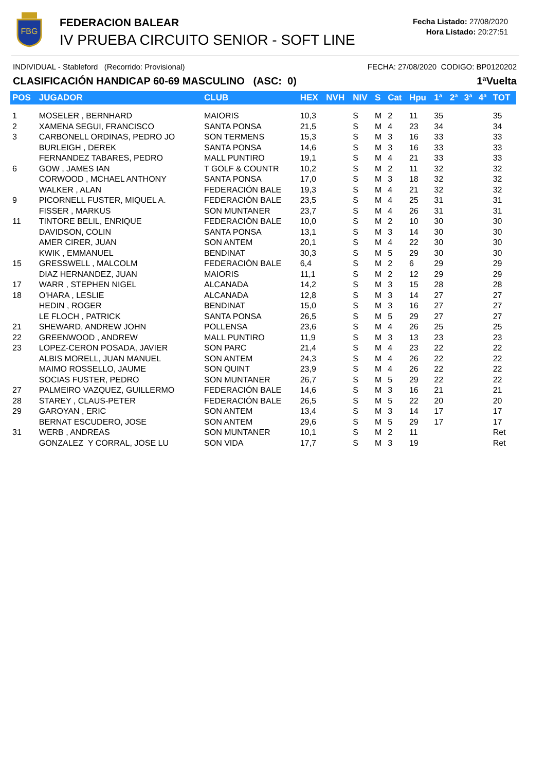FBG
FEDERACION BALEAR
IV PRUEBA CIRCUITO SENIOR - SOFT LINE
Fecha Listado: 27/08/2020
Hora Listado: 20:27:51
INDIVIDUAL - Stableford (Recorrido: Provisional) FECHA: 27/08/2020 CODIGO: BP0120202
CLASIFICACIÓN HANDICAP 60-69 MASCULINO (ASC: 0) 1ªVuelta
| POS | JUGADOR | CLUB | HEX | NVH | NIV | S | Cat | Hpu | 1ª | 2ª | 3ª | 4ª | TOT |
| --- | --- | --- | --- | --- | --- | --- | --- | --- | --- | --- | --- | --- | --- |
| 1 | MOSELER , BERNHARD | MAIORIS | 10,3 | | S | M | 2 | 11 | 35 | | | | 35 |
| 2 | XAMENA SEGUI, FRANCISCO | SANTA PONSA | 21,5 | | S | M | 4 | 23 | 34 | | | | 34 |
| 3 | CARBONELL ORDINAS, PEDRO JO | SON TERMENS | 15,3 | | S | M | 3 | 16 | 33 | | | | 33 |
| | BURLEIGH , DEREK | SANTA PONSA | 14,6 | | S | M | 3 | 16 | 33 | | | | 33 |
| | FERNANDEZ TABARES, PEDRO | MALL PUNTIRO | 19,1 | | S | M | 4 | 21 | 33 | | | | 33 |
| 6 | GOW , JAMES IAN | T GOLF & COUNTR | 10,2 | | S | M | 2 | 11 | 32 | | | | 32 |
| | CORWOOD , MCHAEL ANTHONY | SANTA PONSA | 17,0 | | S | M | 3 | 18 | 32 | | | | 32 |
| | WALKER , ALAN | FEDERACIÓN BALE | 19,3 | | S | M | 4 | 21 | 32 | | | | 32 |
| 9 | PICORNELL FUSTER, MIQUEL A. | FEDERACIÓN BALE | 23,5 | | S | M | 4 | 25 | 31 | | | | 31 |
| | FISSER , MARKUS | SON MUNTANER | 23,7 | | S | M | 4 | 26 | 31 | | | | 31 |
| 11 | TINTORE BELIL, ENRIQUE | FEDERACIÓN BALE | 10,0 | | S | M | 2 | 10 | 30 | | | | 30 |
| | DAVIDSON, COLIN | SANTA PONSA | 13,1 | | S | M | 3 | 14 | 30 | | | | 30 |
| | AMER CIRER, JUAN | SON ANTEM | 20,1 | | S | M | 4 | 22 | 30 | | | | 30 |
| | KWIK , EMMANUEL | BENDINAT | 30,3 | | S | M | 5 | 29 | 30 | | | | 30 |
| 15 | GRESSWELL , MALCOLM | FEDERACIÓN BALE | 6,4 | | S | M | 2 | 6 | 29 | | | | 29 |
| | DIAZ HERNANDEZ, JUAN | MAIORIS | 11,1 | | S | M | 2 | 12 | 29 | | | | 29 |
| 17 | WARR , STEPHEN NIGEL | ALCANADA | 14,2 | | S | M | 3 | 15 | 28 | | | | 28 |
| 18 | O'HARA , LESLIE | ALCANADA | 12,8 | | S | M | 3 | 14 | 27 | | | | 27 |
| | HEDIN , ROGER | BENDINAT | 15,0 | | S | M | 3 | 16 | 27 | | | | 27 |
| | LE FLOCH , PATRICK | SANTA PONSA | 26,5 | | S | M | 5 | 29 | 27 | | | | 27 |
| 21 | SHEWARD, ANDREW JOHN | POLLENSA | 23,6 | | S | M | 4 | 26 | 25 | | | | 25 |
| 22 | GREENWOOD , ANDREW | MALL PUNTIRO | 11,9 | | S | M | 3 | 13 | 23 | | | | 23 |
| 23 | LOPEZ-CERON POSADA, JAVIER | SON PARC | 21,4 | | S | M | 4 | 23 | 22 | | | | 22 |
| | ALBIS MORELL, JUAN MANUEL | SON ANTEM | 24,3 | | S | M | 4 | 26 | 22 | | | | 22 |
| | MAIMO ROSSELLO, JAUME | SON QUINT | 23,9 | | S | M | 4 | 26 | 22 | | | | 22 |
| | SOCIAS FUSTER, PEDRO | SON MUNTANER | 26,7 | | S | M | 5 | 29 | 22 | | | | 22 |
| 27 | PALMEIRO VAZQUEZ, GUILLERMO | FEDERACIÓN BALE | 14,6 | | S | M | 3 | 16 | 21 | | | | 21 |
| 28 | STAREY , CLAUS-PETER | FEDERACIÓN BALE | 26,5 | | S | M | 5 | 22 | 20 | | | | 20 |
| 29 | GAROYAN , ERIC | SON ANTEM | 13,4 | | S | M | 3 | 14 | 17 | | | | 17 |
| | BERNAT ESCUDERO, JOSE | SON ANTEM | 29,6 | | S | M | 5 | 29 | 17 | | | | 17 |
| 31 | WERB , ANDREAS | SON MUNTANER | 10,1 | | S | M | 2 | 11 | | | | | Ret |
| | GONZALEZ Y CORRAL, JOSE LU | SON VIDA | 17,7 | | S | M | 3 | 19 | | | | | Ret |